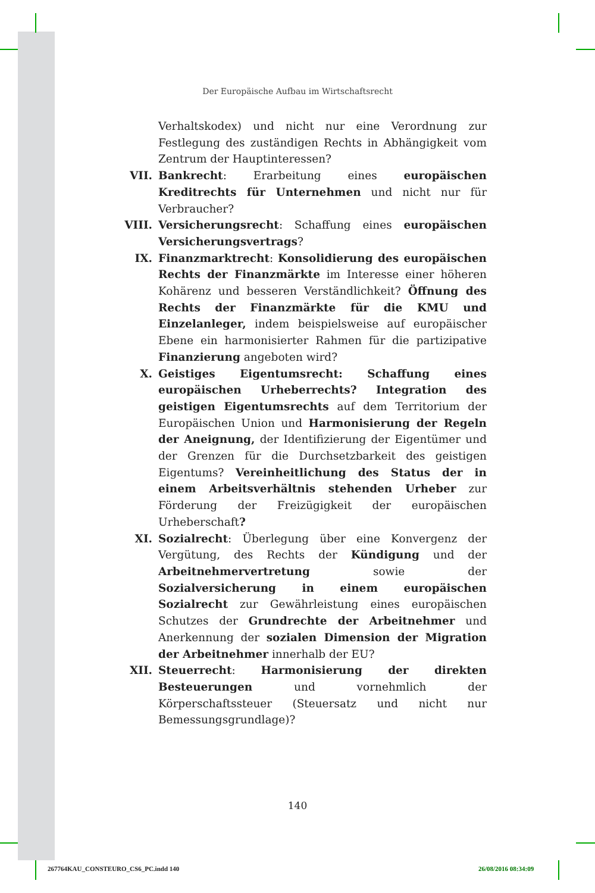Der Europäische Aufbau im Wirtschaftsrecht
Verhaltskodex) und nicht nur eine Verordnung zur Festlegung des zuständigen Rechts in Abhängigkeit vom Zentrum der Hauptinteressen?
VII. Bankrecht: Erarbeitung eines europäischen Kreditrechts für Unternehmen und nicht nur für Verbraucher?
VIII. Versicherungsrecht: Schaffung eines europäischen Versicherungsvertrags?
IX. Finanzmarktrecht: Konsolidierung des europäischen Rechts der Finanzmärkte im Interesse einer höheren Kohärenz und besseren Verständlichkeit? Öffnung des Rechts der Finanzmärkte für die KMU und Einzelanleger, indem beispielsweise auf europäischer Ebene ein harmonisierter Rahmen für die partizipative Finanzierung angeboten wird?
X. Geistiges Eigentumsrecht: Schaffung eines europäischen Urheberrechts? Integration des geistigen Eigentumsrechts auf dem Territorium der Europäischen Union und Harmonisierung der Regeln der Aneignung, der Identifizierung der Eigentümer und der Grenzen für die Durchsetzbarkeit des geistigen Eigentums? Vereinheitlichung des Status der in einem Arbeitsverhältnis stehenden Urheber zur Förderung der Freizügigkeit der europäischen Urheberschaft?
XI. Sozialrecht: Überlegung über eine Konvergenz der Vergütung, des Rechts der Kündigung und der Arbeitnehmervertretung sowie der Sozialversicherung in einem europäischen Sozialrecht zur Gewährleistung eines europäischen Schutzes der Grundrechte der Arbeitnehmer und Anerkennung der sozialen Dimension der Migration der Arbeitnehmer innerhalb der EU?
XII. Steuerrecht: Harmonisierung der direkten Besteuerungen und vornehmlich der Körperschaftssteuer (Steuersatz und nicht nur Bemessungsgrundlage)?
140
267764KAU_CONSTEURO_CS6_PC.indd 140
26/08/2016 08:34:09